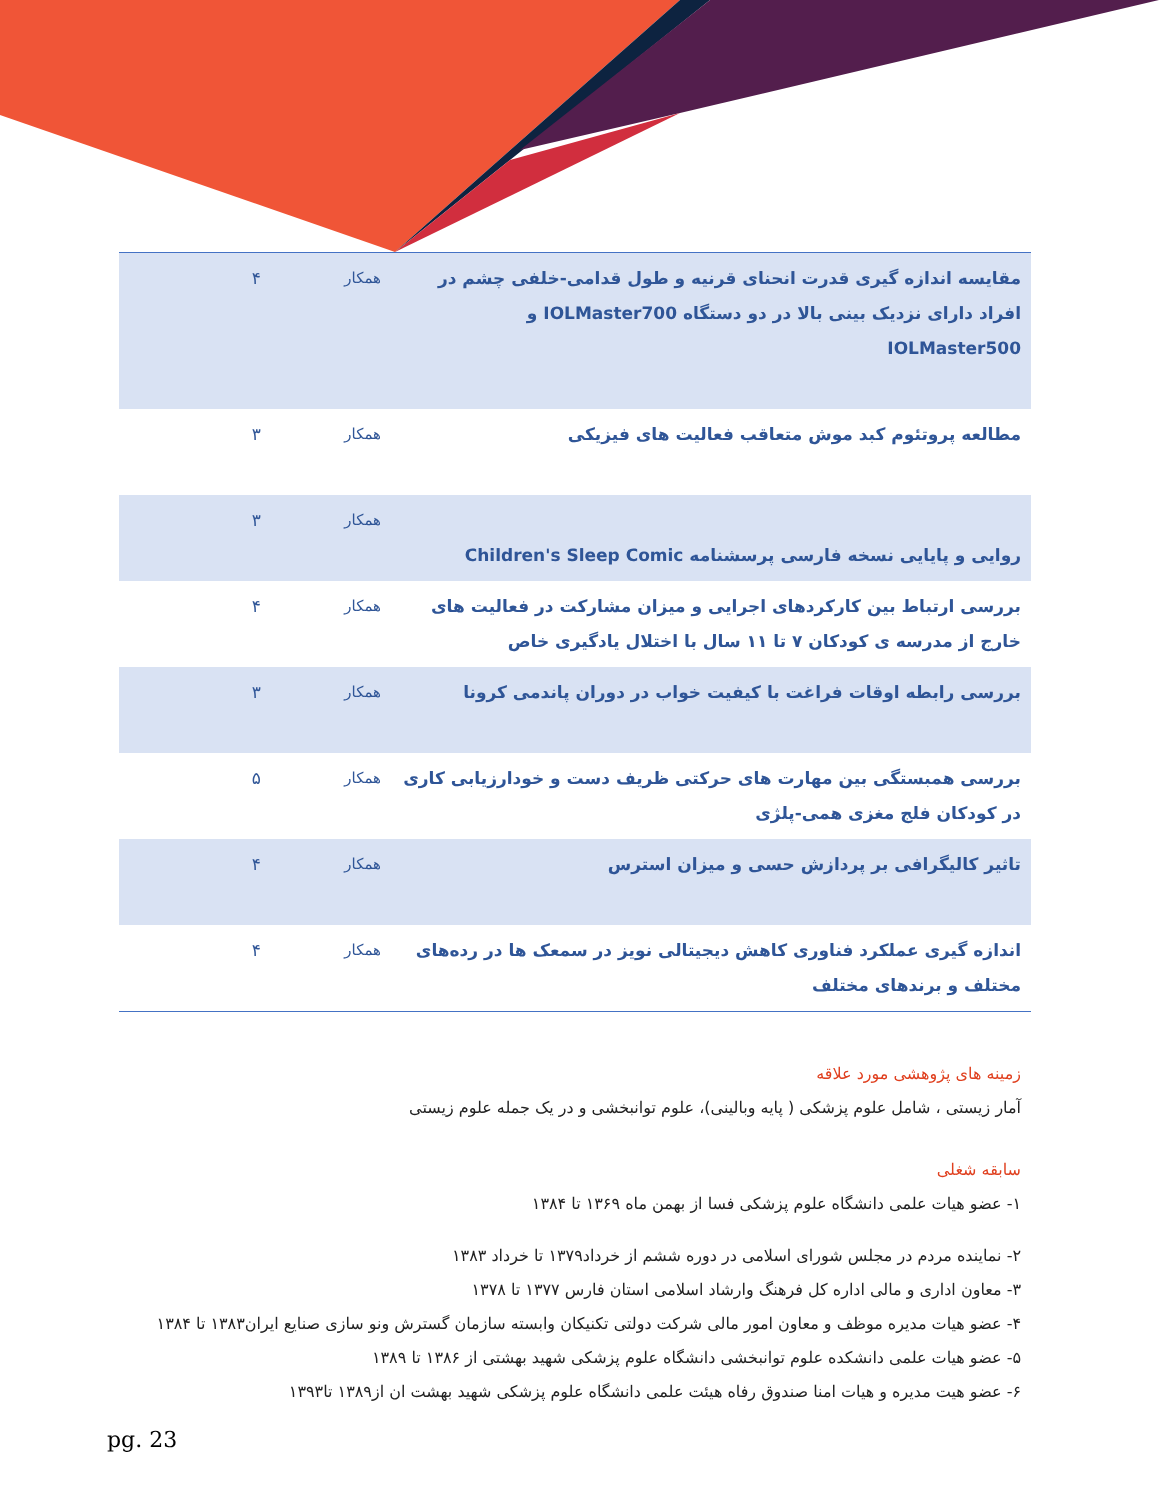| مقایسه اندازه گیری قدرت انحنای قرنیه و طول قدامی-خلفی چشم در افراد دارای نزدیک بینی بالا در دو دستگاه IOLMaster700 و IOLMaster500 | همکار | ۴ |
| مطالعه پروتئوم کبد موش متعاقب فعالیت های فیزیکی | همکار | ۳ |
| روایی و پایایی نسخه فارسی پرسشنامه Children's Sleep Comic | همکار | ۳ |
| بررسی ارتباط بین کارکردهای اجرایی و میزان مشارکت در فعالیت های خارج از مدرسه ی کودکان ۷ تا ۱۱ سال با اختلال یادگیری خاص | همکار | ۴ |
| بررسی رابطه اوقات فراغت با کیفیت خواب در دوران پاندمی کرونا | همکار | ۳ |
| بررسی همبستگی بین مهارت های حرکتی ظریف دست و خودارزیابی کاری در کودکان فلج مغزی همی-پلژی | همکار | ۵ |
| تاثیر کالیگرافی بر پردازش حسی و میزان استرس | همکار | ۴ |
| اندازه گیری عملکرد فناوری کاهش دیجیتالی نویز در سمعک ها در رده‌های مختلف و برندهای مختلف | همکار | ۴ |
زمینه های پژوهشی مورد علاقه
آمار زیستی ، شامل علوم پزشکی ( پایه وبالینی)، علوم توانبخشی و در یک جمله علوم زیستی
سابقه شغلی
۱- عضو هیات علمی دانشگاه علوم پزشکی فسا ا‌ز بهمن ماه ۱۳۶۹ تا ۱۳۸۴
۲- نماینده مردم در مجلس شورای اسلامی در دوره ششم از خرداد۱۳۷۹ تا خرداد ۱۳۸۳
۳- معاون اداری و مالی اداره کل فرهنگ وارشاد اسلامی استان فارس ۱۳۷۷ تا ۱۳۷۸
۴- عضو هیات مدیره موظف و معاون امور مالی شرکت دولتی تکنیکان وابسته سازمان گسترش ونو سازی صنایع ایران۱۳۸۳ تا ۱۳۸۴
۵- عضو هیات علمی دانشکده علوم توانبخشی دانشگاه علوم پزشکی شهید بهشتی از ۱۳۸۶ تا ۱۳۸۹
۶- عضو هیت مدیره و هیات امنا صندوق رفاه هیئت علمی دانشگاه علوم پزشکی شهید بهشت ان از۱۳۸۹ تا۱۳۹۳
pg. 23